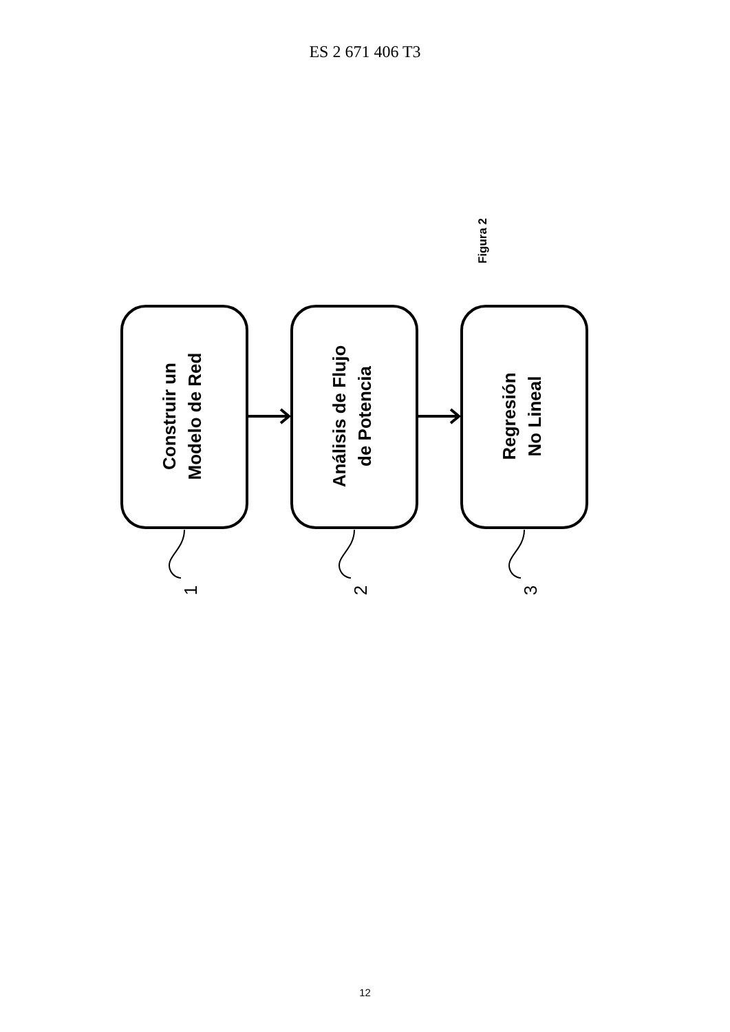ES 2 671 406 T3
Construir un
Modelo de Red
Análisis de Flujo
de Potencia
Regresión
No Lineal
Figura 2
1
2
3
12